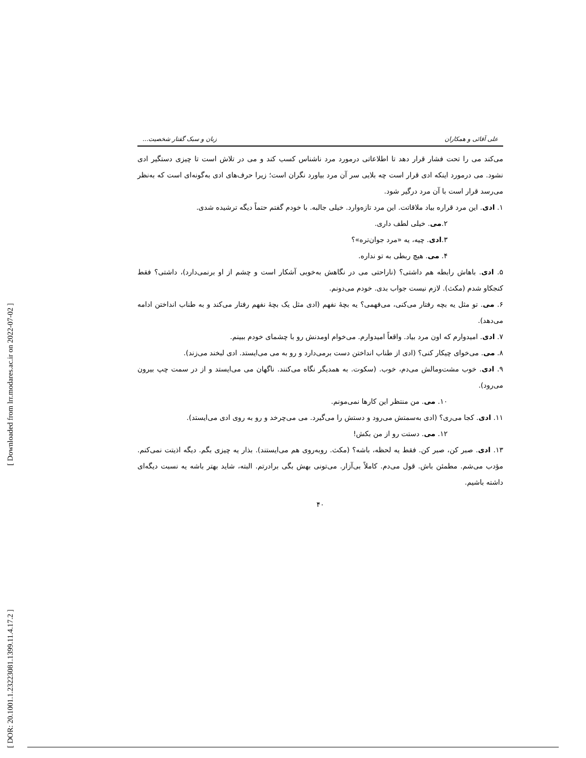[ Downloaded from lrr.modares.ac.ir on 2022-07-02 ]
[ DOR: 20.1001.1.23223081.1399.11.4.17.2 ]
علی آقائی و همکاران زبان و سبک گفتار شخصیت...
می‌کند می را تحت فشار قرار دهد تا اطلاعاتی درمورد مرد ناشناس کسب کند و می در تلاش است تا چیزی دستگیر ادی نشود. می درمورد اینکه ادی قرار است چه بلایی سر آن مرد بیاورد نگران است؛ زیرا حرف‌های ادی به‌گونه‌ای است که به‌نظر می‌رسد قرار است با آن مرد درگیر شود.
۱. ادی. این مرد قراره بیاد ملاقاتت. این مرد تازه‌وارد. خیلی جالبه. با خودم گفتم حتماً دیگه ترشیده شدی.
۲.می. خیلی لطف داری.
۳.ادی. چیه، یه «مرد جوان‌تره»؟
۴. می. هیچ ربطی به تو نداره.
۵. ادی. باهاش رابطه هم داشتی؟ (ناراحتی می در نگاهش به‌خوبی آشکار است و چشم از او برنمی‌دارد)، داشتی؟ فقط کنجکاو شدم (مکث). لازم نیست جواب بدی. خودم می‌دونم.
۶. می. تو مثل یه بچه رفتار می‌کنی، می‌فهمی؟ یه بچهٔ نفهم (ادی مثل یک بچهٔ نفهم رفتار می‌کند و به طناب انداختن ادامه می‌دهد).
۷. ادی. امیدوارم که اون مرد بیاد. واقعاً امیدوارم. می‌خوام اومدنش رو با چشمای خودم ببینم.
۸. می. می‌خوای چیکار کنی؟ (ادی از طناب انداختن دست برمی‌دارد و رو به می می‌ایستد. ادی لبخند می‌زند).
۹. ادی. خوب مشت‌ومالش می‌دم، خوب. (سکوت. به همدیگر نگاه می‌کنند. ناگهان می می‌ایستد و از در سمت چپ بیرون می‌رود).
۱۰. می. من منتظر این کارها نمی‌مونم.
۱۱. ادی. کجا می‌ری؟ (ادی به‌سمتش می‌رود و دستش را می‌گیرد. می می‌چرخد و رو به روی ادی می‌ایستد).
۱۲. می. دستت رو از من بکش!
۱۳. ادی. صبر کن، صبر کن. فقط یه لحظه، باشه؟ (مکث. روبه‌روی هم می‌ایستند). بذار یه چیزی بگم. دیگه اذیتت نمی‌کنم. مؤدب می‌شم. مطمئن باش. قول می‌دم. کاملاً بی‌آزار. می‌تونی بهش بگی برادرتم. البته، شاید بهتر باشه یه نسبت دیگه‌ای داشته باشیم.
۴۰